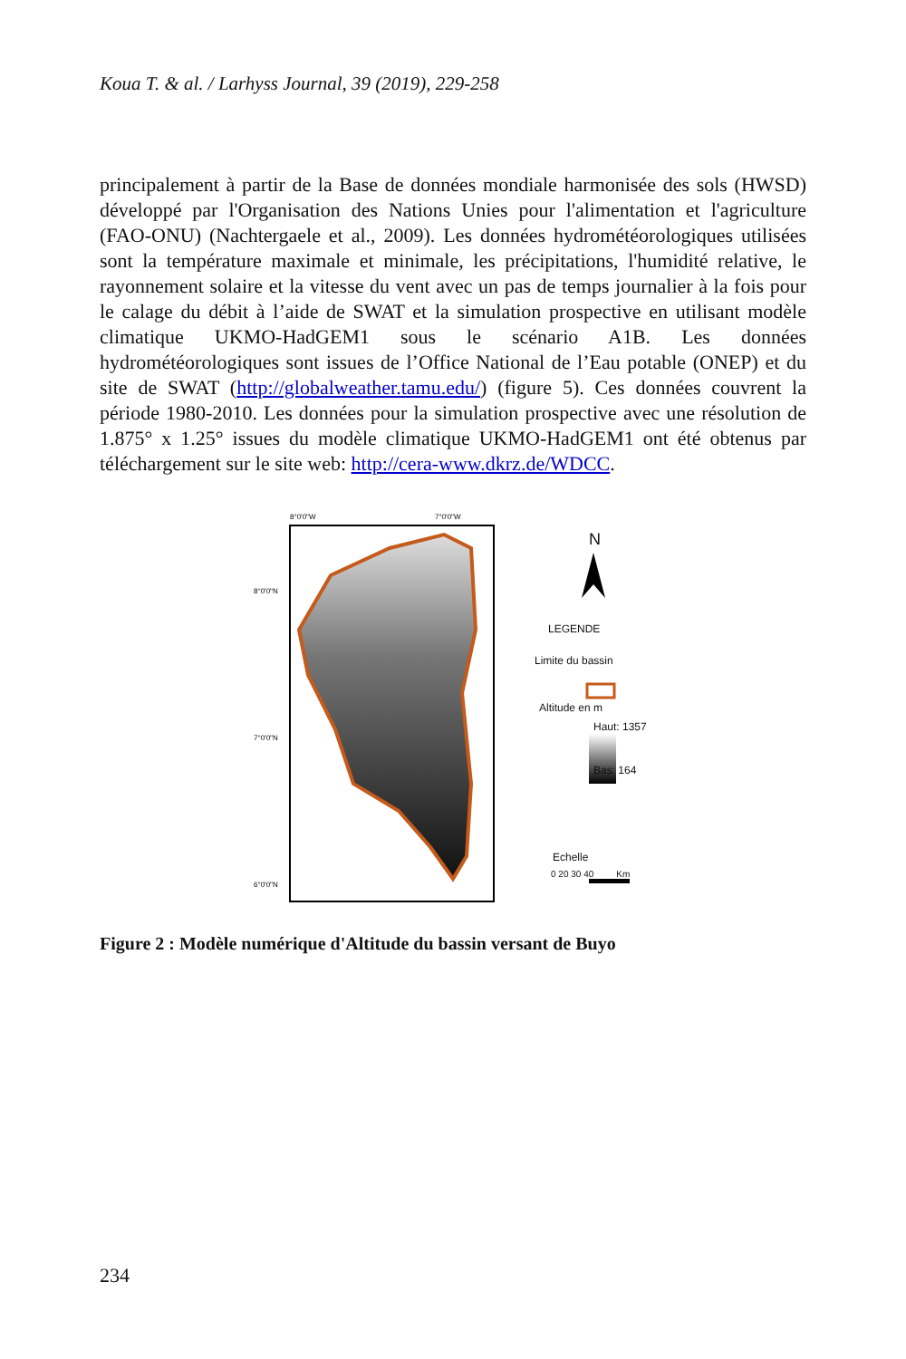Koua T. & al. / Larhyss Journal, 39 (2019), 229-258
principalement à partir de la Base de données mondiale harmonisée des sols (HWSD) développé par l'Organisation des Nations Unies pour l'alimentation et l'agriculture (FAO-ONU) (Nachtergaele et al., 2009). Les données hydrométéorologiques utilisées sont la température maximale et minimale, les précipitations, l'humidité relative, le rayonnement solaire et la vitesse du vent avec un pas de temps journalier à la fois pour le calage du débit à l’aide de SWAT et la simulation prospective en utilisant modèle climatique UKMO-HadGEM1 sous le scénario A1B. Les données hydrométéorologiques sont issues de l’Office National de l’Eau potable (ONEP) et du site de SWAT (http://globalweather.tamu.edu/) (figure 5). Ces données couvrent la période 1980-2010. Les données pour la simulation prospective avec une résolution de 1.875° x 1.25° issues du modèle climatique UKMO-HadGEM1 ont été obtenus par téléchargement sur le site web: http://cera-www.dkrz.de/WDCC.
8°0'0"W
7°0'0"W
8°0'0"N
7°0'0"N
6°0'0"N
N
LEGENDE
Limite du bassin
Altitude en m
Haut: 1357
Bas: 164
Echelle
0 20 30 40 Km
Figure 2 : Modèle numérique d'Altitude du bassin versant de Buyo
234